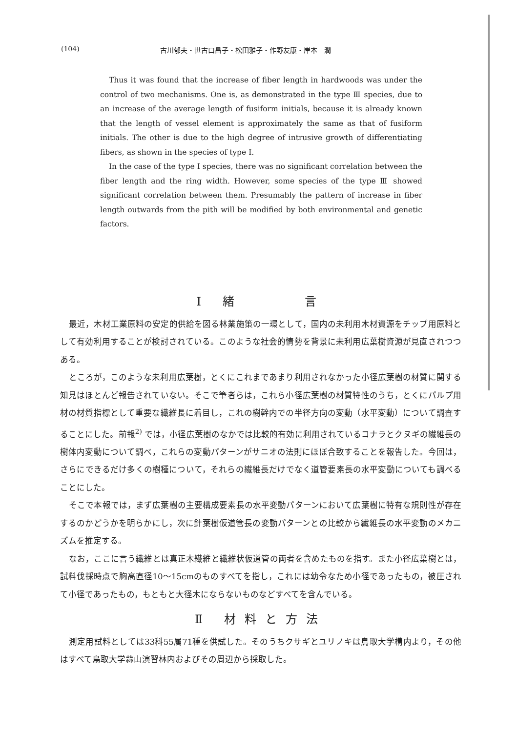(104) 古川郁夫・世古口昌子・松田雅子・作野友康・岸本　潤
Thus it was found that the increase of fiber length in hardwoods was under the control of two mechanisms. One is, as demonstrated in the type Ⅲ species, due to an increase of the average length of fusiform initials, because it is already known that the length of vessel element is approximately the same as that of fusiform initials. The other is due to the high degree of intrusive growth of differentiating fibers, as shown in the species of type Ⅰ.
In the case of the type Ⅰ species, there was no significant correlation between the fiber length and the ring width. However, some species of the type Ⅲ showed significant correlation between them. Presumably the pattern of increase in fiber length outwards from the pith will be modified by both environmental and genetic factors.
Ⅰ 緒　　　言
最近，木材工業原料の安定的供給を図る林業施策の一環として，国内の未利用木材資源をチップ用原料として有効利用することが検討されている。このような社会的情勢を背景に未利用広葉樹資源が見直されつつある。
ところが，このような未利用広葉樹，とくにこれまであまり利用されなかった小径広葉樹の材質に関する知見はほとんど報告されていない。そこで筆者らは，これら小径広葉樹の材質特性のうち，とくにパルプ用材の材質指標として重要な繊維長に着目し，これの樹幹内での半径方向の変動（水平変動）について調査することにした。前報<sup>2)</sup> では，小径広葉樹のなかでは比較的有効に利用されているコナラとクヌギの繊維長の樹体内変動について調べ，これらの変動パターンがサニオの法則にほぼ合致することを報告した。今回は，さらにできるだけ多くの樹種について，それらの繊維長だけでなく道管要素長の水平変動についても調べることにした。
そこで本報では，まず広葉樹の主要構成要素長の水平変動パターンにおいて広葉樹に特有な規則性が存在するのかどうかを明らかにし，次に針葉樹仮道管長の変動パターンとの比較から繊維長の水平変動のメカニズムを推定する。
なお，ここに言う繊維とは真正木繊維と繊維状仮道管の両者を含めたものを指す。また小径広葉樹とは，試料伐採時点で胸高直径10～15cmのものすべてを指し，これには幼令なため小径であったもの，被圧されて小径であったもの，もともと大径木にならないものなどすべてを含んでいる。
Ⅱ 材料と方法
測定用試料としては33科55属71種を供試した。そのうちクサギとユリノキは鳥取大学構内より，その他はすべて鳥取大学蒜山演習林内およびその周辺から採取した。